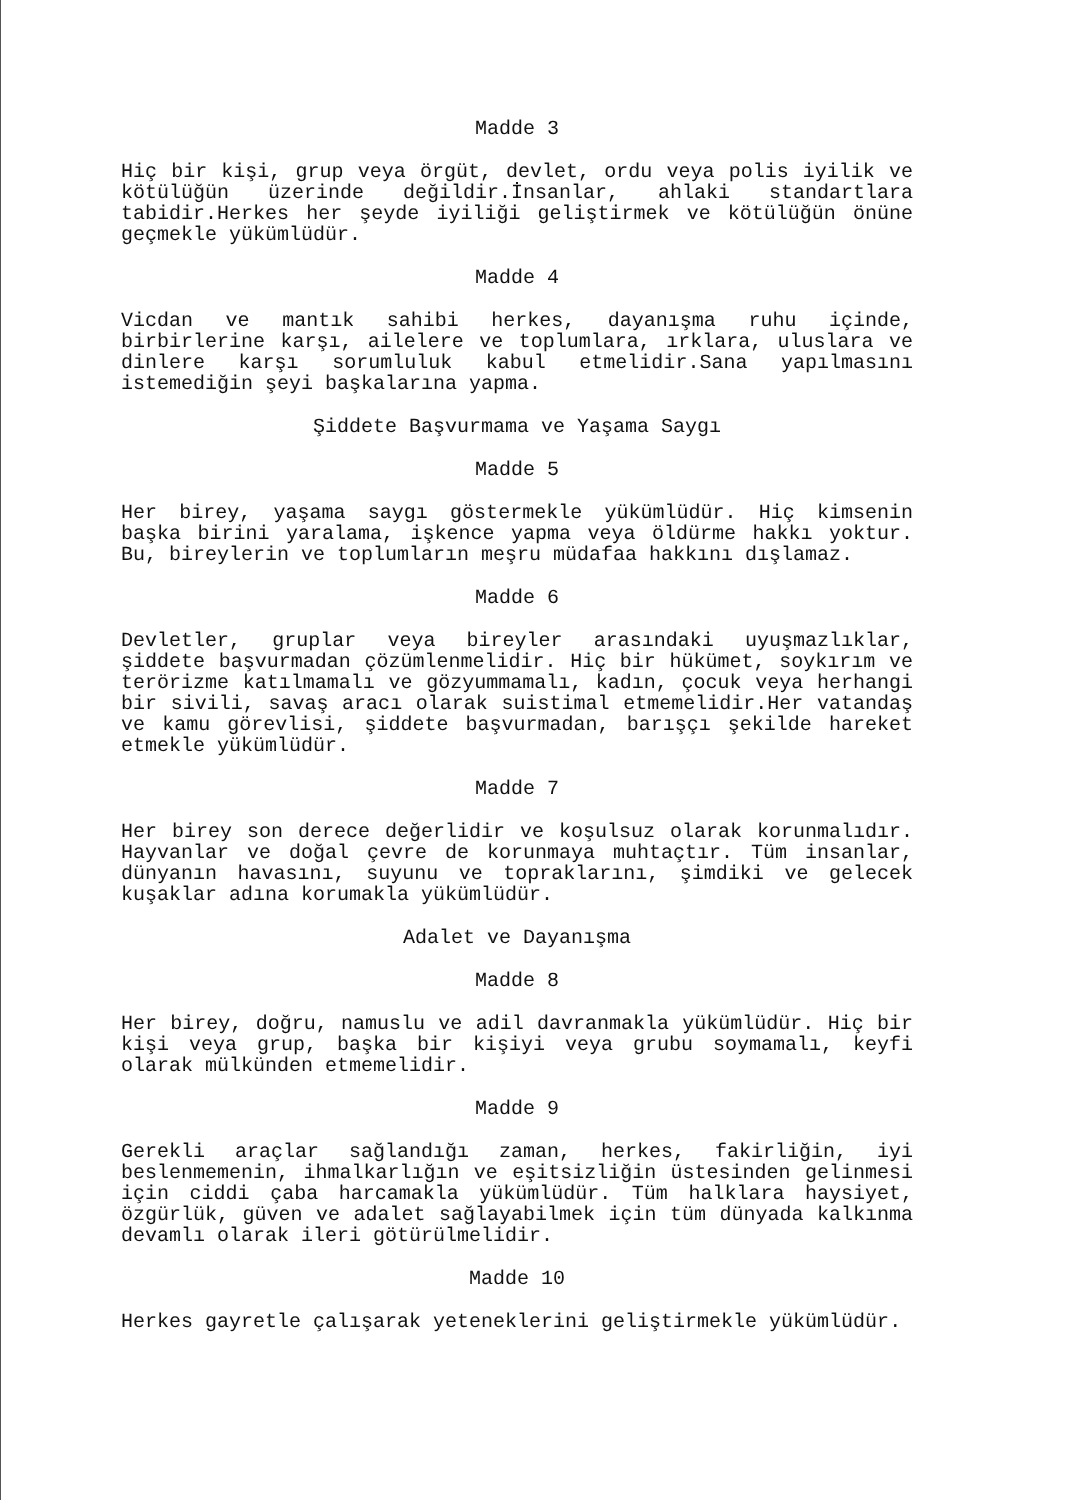Madde 3
Hiç bir kişi, grup veya örgüt, devlet, ordu veya polis iyilik ve kötülüğün üzerinde değildir.İnsanlar, ahlaki standartlara tabidir.Herkes her şeyde iyiliği geliştirmek ve kötülüğün önüne geçmekle yükümlüdür.
Madde 4
Vicdan ve mantık sahibi herkes, dayanışma ruhu içinde, birbirlerine karşı, ailelere ve toplumlara, ırklara, uluslara ve dinlere karşı sorumluluk kabul etmelidir.Sana yapılmasını istemediğin şeyi başkalarına yapma.
Şiddete Başvurmama ve Yaşama Saygı
Madde 5
Her birey, yaşama saygı göstermekle yükümlüdür. Hiç kimsenin başka birini yaralama, işkence yapma veya öldürme hakkı yoktur. Bu, bireylerin ve toplumların meşru müdafaa hakkını dışlamaz.
Madde 6
Devletler, gruplar veya bireyler arasındaki uyuşmazlıklar, şiddete başvurmadan çözümlenmelidir. Hiç bir hükümet, soykırım ve terörizme katılmamalı ve gözyummamalı, kadın, çocuk veya herhangi bir sivili, savaş aracı olarak suistimal etmemelidir.Her vatandaş ve kamu görevlisi, şiddete başvurmadan, barışçı şekilde hareket etmekle yükümlüdür.
Madde 7
Her birey son derece değerlidir ve koşulsuz olarak korunmalıdır. Hayvanlar ve doğal çevre de korunmaya muhtaçtır. Tüm insanlar, dünyanın havasını, suyunu ve topraklarını, şimdiki ve gelecek kuşaklar adına korumakla yükümlüdür.
Adalet ve Dayanışma
Madde 8
Her birey, doğru, namuslu ve adil davranmakla yükümlüdür. Hiç bir kişi veya grup, başka bir kişiyi veya grubu soymamalı, keyfi olarak mülkünden etmemelidir.
Madde 9
Gerekli araçlar sağlandığı zaman, herkes, fakirliğin, iyi beslenmemenin, ihmalkarlığın ve eşitsizliğin üstesinden gelinmesi için ciddi çaba harcamakla yükümlüdür. Tüm halklara haysiyet, özgürlük, güven ve adalet sağlayabilmek için tüm dünyada kalkınma devamlı olarak ileri götürülmelidir.
Madde 10
Herkes gayretle çalışarak yeteneklerini geliştirmekle yükümlüdür.